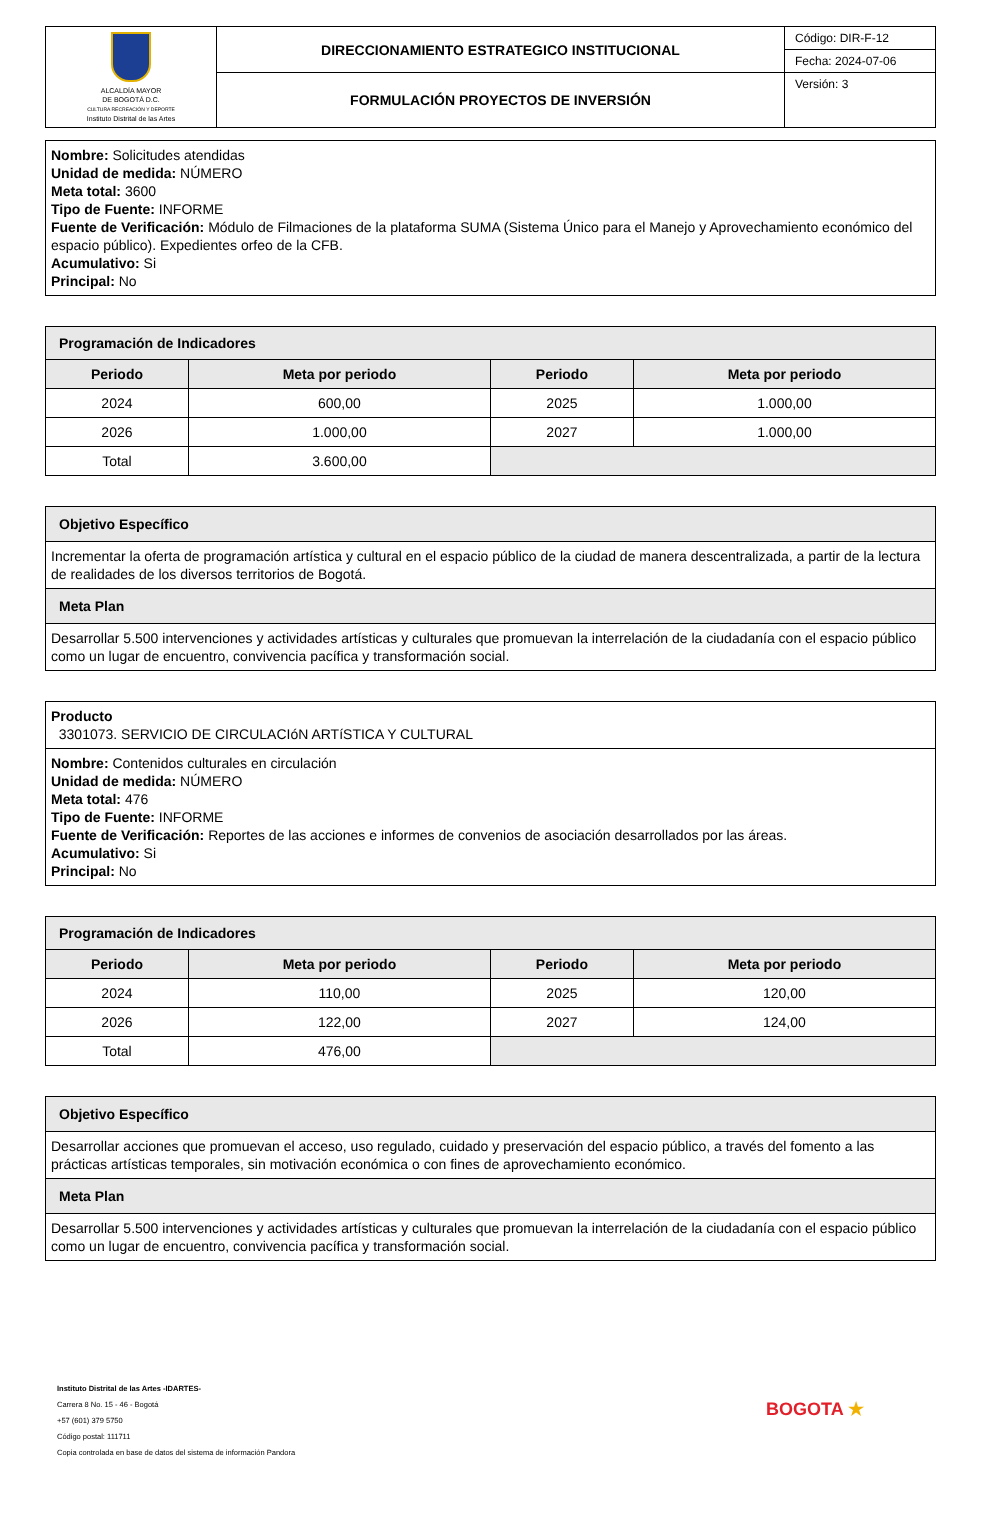| ALCALDÍA MAYOR DE BOGOTÁ D.C. CULTURA RECREACIÓN Y DEPORTE Instituto Distrital de las Artes | DIRECCIONAMIENTO ESTRATEGICO INSTITUCIONAL | Código: DIR-F-12 |
| | | Fecha: 2024-07-06 |
| | FORMULACIÓN PROYECTOS DE INVERSIÓN | Versión: 3 |
Nombre: Solicitudes atendidas
Unidad de medida: NÚMERO
Meta total: 3600
Tipo de Fuente: INFORME
Fuente de Verificación: Módulo de Filmaciones de la plataforma SUMA (Sistema Único para el Manejo y Aprovechamiento económico del espacio público). Expedientes orfeo de la CFB.
Acumulativo: Si
Principal: No
| Programación de Indicadores | | | |
| --- | --- | --- | --- |
| Periodo | Meta por periodo | Periodo | Meta por periodo |
| 2024 | 600,00 | 2025 | 1.000,00 |
| 2026 | 1.000,00 | 2027 | 1.000,00 |
| Total | 3.600,00 | | |
| Objetivo Específico |
| Incrementar la oferta de programación artística y cultural en el espacio público de la ciudad de manera descentralizada, a partir de la lectura de realidades de los diversos territorios de Bogotá. |
| Meta Plan |
| Desarrollar 5.500 intervenciones y actividades artísticas y culturales que promuevan la interrelación de la ciudadanía con el espacio público como un lugar de encuentro, convivencia pacífica y transformación social. |
| Producto 3301073. SERVICIO DE CIRCULACIóN ARTíSTICA Y CULTURAL |
| Nombre: Contenidos culturales en circulación Unidad de medida: NÚMERO Meta total: 476 Tipo de Fuente: INFORME Fuente de Verificación: Reportes de las acciones e informes de convenios de asociación desarrollados por las áreas. Acumulativo: Si Principal: No |
| Programación de Indicadores | | | |
| --- | --- | --- | --- |
| Periodo | Meta por periodo | Periodo | Meta por periodo |
| 2024 | 110,00 | 2025 | 120,00 |
| 2026 | 122,00 | 2027 | 124,00 |
| Total | 476,00 | | |
| Objetivo Específico |
| Desarrollar acciones que promuevan el acceso, uso regulado, cuidado y preservación del espacio público, a través del fomento a las prácticas artísticas temporales, sin motivación económica o con fines de aprovechamiento económico. |
| Meta Plan |
| Desarrollar 5.500 intervenciones y actividades artísticas y culturales que promuevan la interrelación de la ciudadanía con el espacio público como un lugar de encuentro, convivencia pacífica y transformación social. |
Instituto Distrital de las Artes -IDARTES-
Carrera 8 No. 15 - 46 - Bogotá
+57 (601) 379 5750
Código postal: 111711
Copia controlada en base de datos del sistema de información Pandora
BOGOTA ★